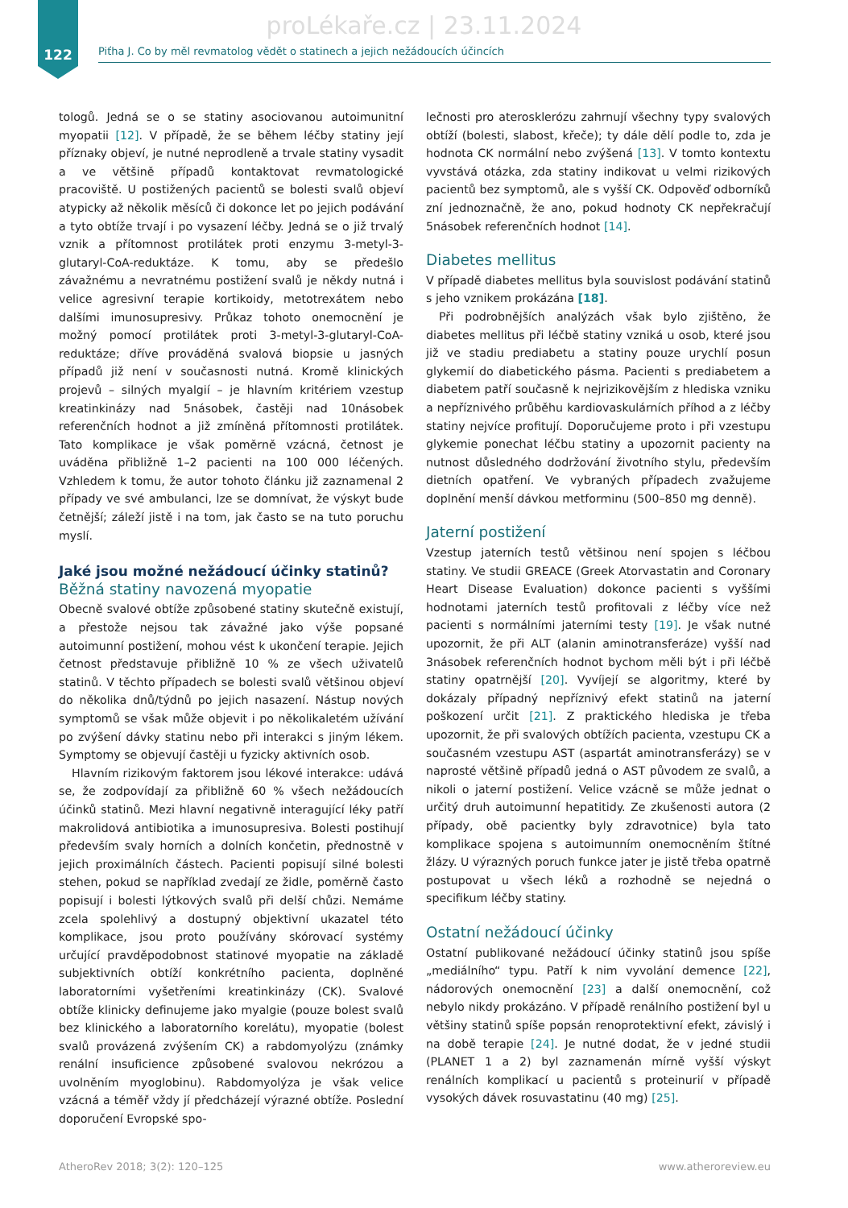proLékaře.cz | 23.11.2024
122
Piťha J. Co by měl revmatolog vědět o statinech a jejich nežádoucích účincích
tologů. Jedná se o se statiny asociovanou autoimunitní myopatii [12]. V případě, že se během léčby statiny její příznaky objeví, je nutné neprodleně a trvale statiny vysadit a ve většině případů kontaktovat revmatologické pracoviště. U postižených pacientů se bolesti svalů objeví atypicky až několik měsíců či dokonce let po jejich podávání a tyto obtíže trvají i po vysazení léčby. Jedná se o již trvalý vznik a přítomnost protilátek proti enzymu 3-metyl-3-glutaryl-CoA-reduktáze. K tomu, aby se předešlo závažnému a nevratnému postižení svalů je někdy nutná i velice agresivní terapie kortikoidy, metotrexátem nebo dalšími imunosupresivy. Průkaz tohoto onemocnění je možný pomocí protilátek proti 3-metyl-3-glutaryl-CoA-reduktáze; dříve prováděná svalová biopsie u jasných případů již není v současnosti nutná. Kromě klinických projevů – silných myalgií – je hlavním kritériem vzestup kreatinkinázy nad 5násobek, častěji nad 10násobek referenčních hodnot a již zmíněná přítomnosti protilátek. Tato komplikace je však poměrně vzácná, četnost je uváděna přibližně 1–2 pacienti na 100 000 léčených. Vzhledem k tomu, že autor tohoto článku již zaznamenal 2 případy ve své ambulanci, lze se domnívat, že výskyt bude četnější; záleží jistě i na tom, jak často se na tuto poruchu myslí.
Jaké jsou možné nežádoucí účinky statinů?
Běžná statiny navozená myopatie
Obecně svalové obtíže způsobené statiny skutečně existují, a přestože nejsou tak závažné jako výše popsané autoimunní postižení, mohou vést k ukončení terapie. Jejich četnost představuje přibližně 10 % ze všech uživatelů statinů. V těchto případech se bolesti svalů většinou objeví do několika dnů/týdnů po jejich nasazení. Nástup nových symptomů se však může objevit i po několikaletém užívání po zvýšení dávky statinu nebo při interakci s jiným lékem. Symptomy se objevují častěji u fyzicky aktivních osob.
Hlavním rizikovým faktorem jsou lékové interakce: udává se, že zodpovídají za přibližně 60 % všech nežádoucích účinků statinů. Mezi hlavní negativně interagující léky patří makrolidová antibiotika a imunosupresiva. Bolesti postihují především svaly horních a dolních končetin, přednostně v jejich proximálních částech. Pacienti popisují silné bolesti stehen, pokud se například zvedají ze židle, poměrně často popisují i bolesti lýtkových svalů při delší chůzi. Nemáme zcela spolehlivý a dostupný objektivní ukazatel této komplikace, jsou proto používány skórovací systémy určující pravděpodobnost statinové myopatie na základě subjektivních obtíží konkrétního pacienta, doplněné laboratorními vyšetřeními kreatinkinázy (CK). Svalové obtíže klinicky definujeme jako myalgie (pouze bolest svalů bez klinického a laboratorního korelátu), myopatie (bolest svalů provázená zvýšením CK) a rabdomyolýzu (známky renální insuficience způsobené svalovou nekrózou a uvolněním myoglobinu). Rabdomyolýza je však velice vzácná a téměř vždy jí předcházejí výrazné obtíže. Poslední doporučení Evropské spo-
lečnosti pro aterosklerózu zahrnují všechny typy svalových obtíží (bolesti, slabost, křeče); ty dále dělí podle to, zda je hodnota CK normální nebo zvýšená [13]. V tomto kontextu vyvstává otázka, zda statiny indikovat u velmi rizikových pacientů bez symptomů, ale s vyšší CK. Odpověď odborníků zní jednoznačně, že ano, pokud hodnoty CK nepřekračují 5násobek referenčních hodnot [14].
Diabetes mellitus
V případě diabetes mellitus byla souvislost podávání statinů s jeho vznikem prokázána [18].
Při podrobnějších analýzách však bylo zjištěno, že diabetes mellitus při léčbě statiny vzniká u osob, které jsou již ve stadiu prediabetu a statiny pouze urychlí posun glykemií do diabetického pásma. Pacienti s prediabetem a diabetem patří současně k nejrizikovějším z hlediska vzniku a nepříznivého průběhu kardiovaskulárních příhod a z léčby statiny nejvíce profitují. Doporučujeme proto i při vzestupu glykemie ponechat léčbu statiny a upozornit pacienty na nutnost důsledného dodržování životního stylu, především dietních opatření. Ve vybraných případech zvažujeme doplnění menší dávkou metforminu (500–850 mg denně).
Jaterní postižení
Vzestup jaterních testů většinou není spojen s léčbou statiny. Ve studii GREACE (Greek Atorvastatin and Coronary Heart Disease Evaluation) dokonce pacienti s vyššími hodnotami jaterních testů profitovali z léčby více než pacienti s normálními jaterními testy [19]. Je však nutné upozornit, že při ALT (alanin aminotransferáze) vyšší nad 3násobek referenčních hodnot bychom měli být i při léčbě statiny opatrnější [20]. Vyvíjejí se algoritmy, které by dokázaly případný nepříznivý efekt statinů na jaterní poškození určit [21]. Z praktického hlediska je třeba upozornit, že při svalových obtížích pacienta, vzestupu CK a současném vzestupu AST (aspartát aminotransferázy) se v naprosté většině případů jedná o AST původem ze svalů, a nikoli o jaterní postižení. Velice vzácně se může jednat o určitý druh autoimunní hepatitidy. Ze zkušenosti autora (2 případy, obě pacientky byly zdravotnice) byla tato komplikace spojena s autoimunním onemocněním štítné žlázy. U výrazných poruch funkce jater je jistě třeba opatrně postupovat u všech léků a rozhodně se nejedná o specifikum léčby statiny.
Ostatní nežádoucí účinky
Ostatní publikované nežádoucí účinky statinů jsou spíše „mediálního“ typu. Patří k nim vyvolání demence [22], nádorových onemocnění [23] a další onemocnění, což nebylo nikdy prokázáno. V případě renálního postižení byl u většiny statinů spíše popsán renoprotektivní efekt, závislý i na době terapie [24]. Je nutné dodat, že v jedné studii (PLANET 1 a 2) byl zaznamenán mírně vyšší výskyt renálních komplikací u pacientů s proteinurií v případě vysokých dávek rosuvastatinu (40 mg) [25].
AtheroRev 2018; 3(2): 120–125 www.atheroreview.eu